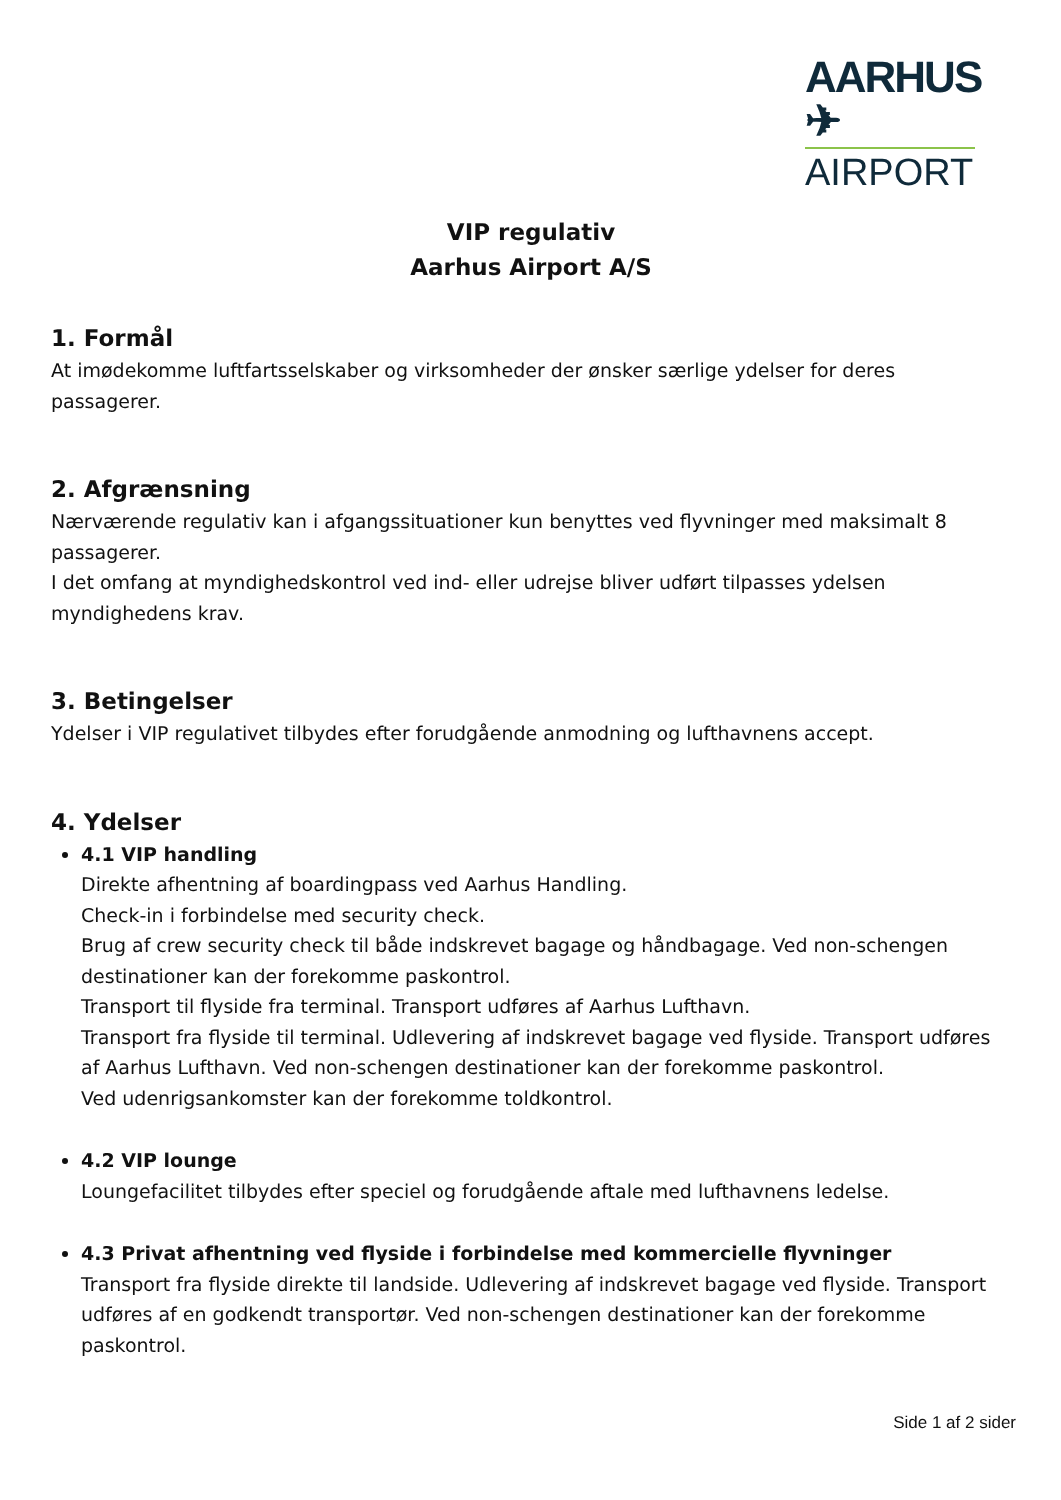AARHUS ✈
AIRPORT
VIP regulativ
Aarhus Airport A/S
1. Formål
At imødekomme luftfartsselskaber og virksomheder der ønsker særlige ydelser for deres passagerer.
2. Afgrænsning
Nærværende regulativ kan i afgangssituationer kun benyttes ved flyvninger med maksimalt 8 passagerer.
I det omfang at myndighedskontrol ved ind- eller udrejse bliver udført tilpasses ydelsen myndighedens krav.
3. Betingelser
Ydelser i VIP regulativet tilbydes efter forudgående anmodning og lufthavnens accept.
4. Ydelser
4.1 VIP handling
Direkte afhentning af boardingpass ved Aarhus Handling.
Check-in i forbindelse med security check.
Brug af crew security check til både indskrevet bagage og håndbagage. Ved non-schengen destinationer kan der forekomme paskontrol.
Transport til flyside fra terminal. Transport udføres af Aarhus Lufthavn.
Transport fra flyside til terminal. Udlevering af indskrevet bagage ved flyside. Transport udføres af Aarhus Lufthavn. Ved non-schengen destinationer kan der forekomme paskontrol.
Ved udenrigsankomster kan der forekomme toldkontrol.
4.2 VIP lounge
Loungefacilitet tilbydes efter speciel og forudgående aftale med lufthavnens ledelse.
4.3 Privat afhentning ved flyside i forbindelse med kommercielle flyvninger
Transport fra flyside direkte til landside. Udlevering af indskrevet bagage ved flyside. Transport udføres af en godkendt transportør. Ved non-schengen destinationer kan der forekomme paskontrol.
Side 1 af 2 sider